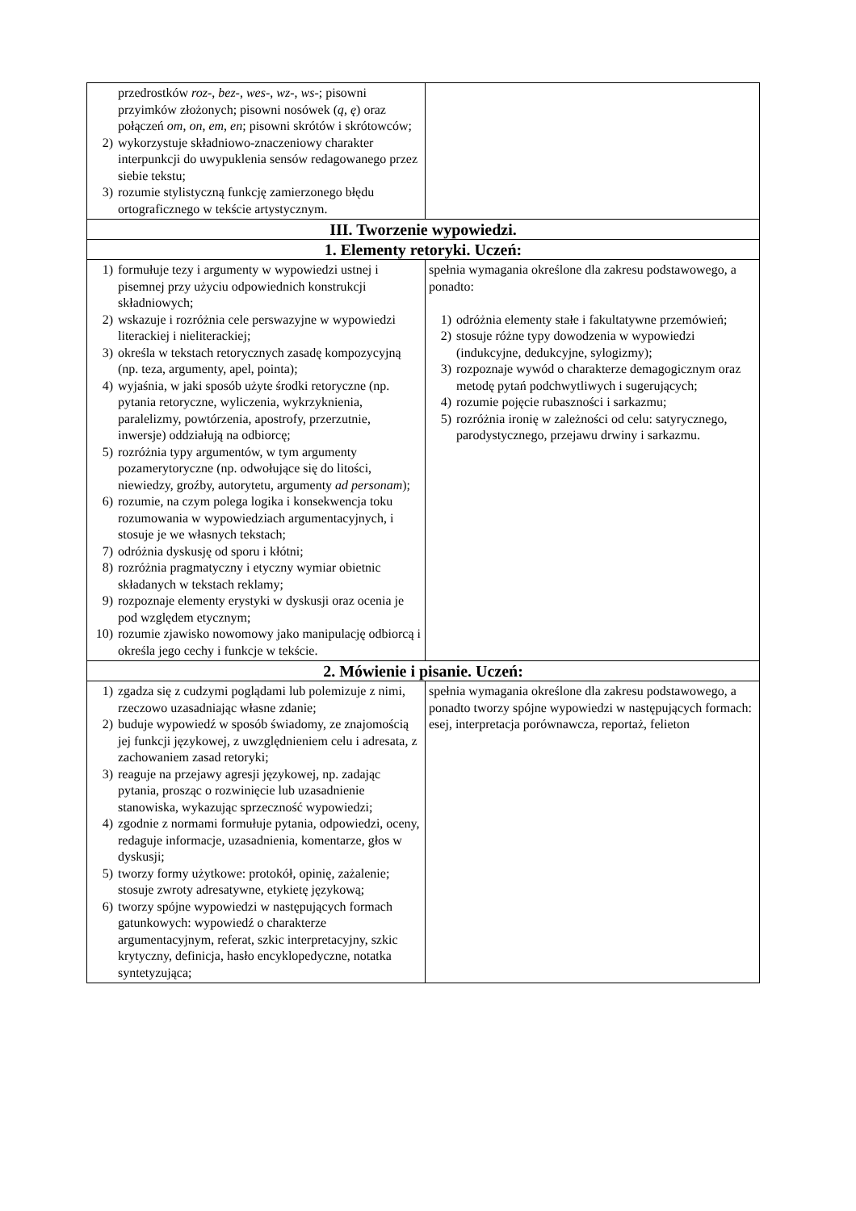| przedrostków roz -, bez -, wes -, wz -, ws -; pisowni przyimków złożonych; pisowni nosówek ( ą, ę ) oraz połączeń om , on , em , en ; pisowni skrótów i skrótowców; 2) wykorzystuje składniowo-znaczeniowy charakter interpunkcji do uwypuklenia sensów redagowanego przez siebie tekstu; 3) rozumie stylistyczną funkcję zamierzonego błędu ortograficznego w tekście artystycznym. | |
| III. Tworzenie wypowiedzi. | |
| 1. Elementy retoryki. Uczeń: | |
| 1) formułuje tezy i argumenty w wypowiedzi ustnej i pisemnej przy użyciu odpowiednich konstrukcji składniowych; 2) wskazuje i rozróżnia cele perswazyjne w wypowiedzi literackiej i nieliterackiej; 3) określa w tekstach retorycznych zasadę kompozycyjną (np. teza, argumenty, apel, pointa); 4) wyjaśnia, w jaki sposób użyte środki retoryczne (np. pytania retoryczne, wyliczenia, wykrzyknienia, paralelizmy, powtórzenia, apostrofy, przerzutnie, inwersje) oddziałują na odbiorcę; 5) rozróżnia typy argumentów, w tym argumenty pozamerytoryczne (np. odwołujące się do litości, niewiedzy, groźby, autorytetu, argumenty ad personam ); 6) rozumie, na czym polega logika i konsekwencja toku rozumowania w wypowiedziach argumentacyjnych, i stosuje je we własnych tekstach; 7) odróżnia dyskusję od sporu i kłótni; 8) rozróżnia pragmatyczny i etyczny wymiar obietnic składanych w tekstach reklamy; 9) rozpoznaje elementy erystyki w dyskusji oraz ocenia je pod względem etycznym; 10) rozumie zjawisko nowomowy jako manipulację odbiorcą i określa jego cechy i funkcje w tekście. | spełnia wymagania określone dla zakresu podstawowego, a ponadto: 1) odróżnia elementy stałe i fakultatywne przemówień; 2) stosuje różne typy dowodzenia w wypowiedzi (indukcyjne, dedukcyjne, sylogizmy); 3) rozpoznaje wywód o charakterze demagogicznym oraz metodę pytań podchwytliwych i sugerujących; 4) rozumie pojęcie rubaszności i sarkazmu; 5) rozróżnia ironię w zależności od celu: satyrycznego, parodystycznego, przejawu drwiny i sarkazmu. |
| 2. Mówienie i pisanie. Uczeń: | |
| 1) zgadza się z cudzymi poglądami lub polemizuje z nimi, rzeczowo uzasadniając własne zdanie; 2) buduje wypowiedź w sposób świadomy, ze znajomością jej funkcji językowej, z uwzględnieniem celu i adresata, z zachowaniem zasad retoryki; 3) reaguje na przejawy agresji językowej, np. zadając pytania, prosząc o rozwinięcie lub uzasadnienie stanowiska, wykazując sprzeczność wypowiedzi; 4) zgodnie z normami formułuje pytania, odpowiedzi, oceny, redaguje informacje, uzasadnienia, komentarze, głos w dyskusji; 5) tworzy formy użytkowe: protokół, opinię, zażalenie; stosuje zwroty adresatywne, etykietę językową; 6) tworzy spójne wypowiedzi w następujących formach gatunkowych: wypowiedź o charakterze argumentacyjnym, referat, szkic interpretacyjny, szkic krytyczny, definicja, hasło encyklopedyczne, notatka syntetyzująca; | spełnia wymagania określone dla zakresu podstawowego, a ponadto tworzy spójne wypowiedzi w następujących formach: esej, interpretacja porównawcza, reportaż, felieton |